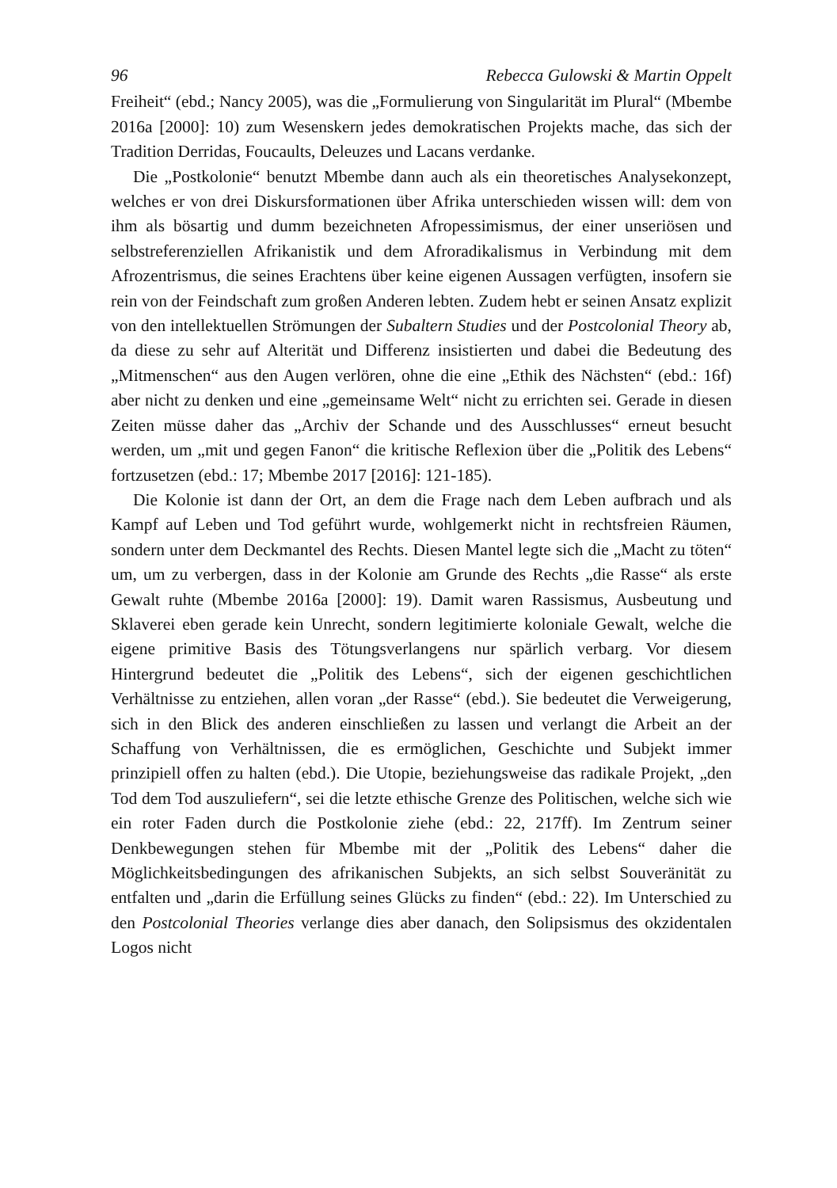96 Rebecca Gulowski & Martin Oppelt
Freiheit“ (ebd.; Nancy 2005), was die „Formulierung von Singularität im Plural“ (Mbembe 2016a [2000]: 10) zum Wesenskern jedes demokratischen Projekts mache, das sich der Tradition Derridas, Foucaults, Deleuzes und Lacans verdanke.
Die „Postkolonie“ benutzt Mbembe dann auch als ein theoretisches Analysekonzept, welches er von drei Diskursformationen über Afrika unterschieden wissen will: dem von ihm als bösartig und dumm bezeichneten Afropessimismus, der einer unseriösen und selbstreferenziellen Afrikanistik und dem Afroradikalismus in Verbindung mit dem Afrozentrismus, die seines Erachtens über keine eigenen Aussagen verfügten, insofern sie rein von der Feindschaft zum großen Anderen lebten. Zudem hebt er seinen Ansatz explizit von den intellektuellen Strömungen der Subaltern Studies und der Postcolonial Theory ab, da diese zu sehr auf Alterität und Differenz insistierten und dabei die Bedeutung des „Mitmenschen“ aus den Augen verlören, ohne die eine „Ethik des Nächsten“ (ebd.: 16f) aber nicht zu denken und eine „gemeinsame Welt“ nicht zu errichten sei. Gerade in diesen Zeiten müsse daher das „Archiv der Schande und des Ausschlusses“ erneut besucht werden, um „mit und gegen Fanon“ die kritische Reflexion über die „Politik des Lebens“ fortzusetzen (ebd.: 17; Mbembe 2017 [2016]: 121-185).
Die Kolonie ist dann der Ort, an dem die Frage nach dem Leben aufbrach und als Kampf auf Leben und Tod geführt wurde, wohlgemerkt nicht in rechtsfreien Räumen, sondern unter dem Deckmantel des Rechts. Diesen Mantel legte sich die „Macht zu töten“ um, um zu verbergen, dass in der Kolonie am Grunde des Rechts „die Rasse“ als erste Gewalt ruhte (Mbembe 2016a [2000]: 19). Damit waren Rassismus, Ausbeutung und Sklaverei eben gerade kein Unrecht, sondern legitimierte koloniale Gewalt, welche die eigene primitive Basis des Tötungsverlangens nur spärlich verbarg. Vor diesem Hintergrund bedeutet die „Politik des Lebens“, sich der eigenen geschichtlichen Verhältnisse zu entziehen, allen voran „der Rasse“ (ebd.). Sie bedeutet die Verweigerung, sich in den Blick des anderen einschließen zu lassen und verlangt die Arbeit an der Schaffung von Verhältnissen, die es ermöglichen, Geschichte und Subjekt immer prinzipiell offen zu halten (ebd.). Die Utopie, beziehungsweise das radikale Projekt, „den Tod dem Tod auszuliefern“, sei die letzte ethische Grenze des Politischen, welche sich wie ein roter Faden durch die Postkolonie ziehe (ebd.: 22, 217ff). Im Zentrum seiner Denkbewegungen stehen für Mbembe mit der „Politik des Lebens“ daher die Möglichkeitsbedingungen des afrikanischen Subjekts, an sich selbst Souveränität zu entfalten und „darin die Erfüllung seines Glücks zu finden“ (ebd.: 22). Im Unterschied zu den Postcolonial Theories verlange dies aber danach, den Solipsismus des okzidentalen Logos nicht